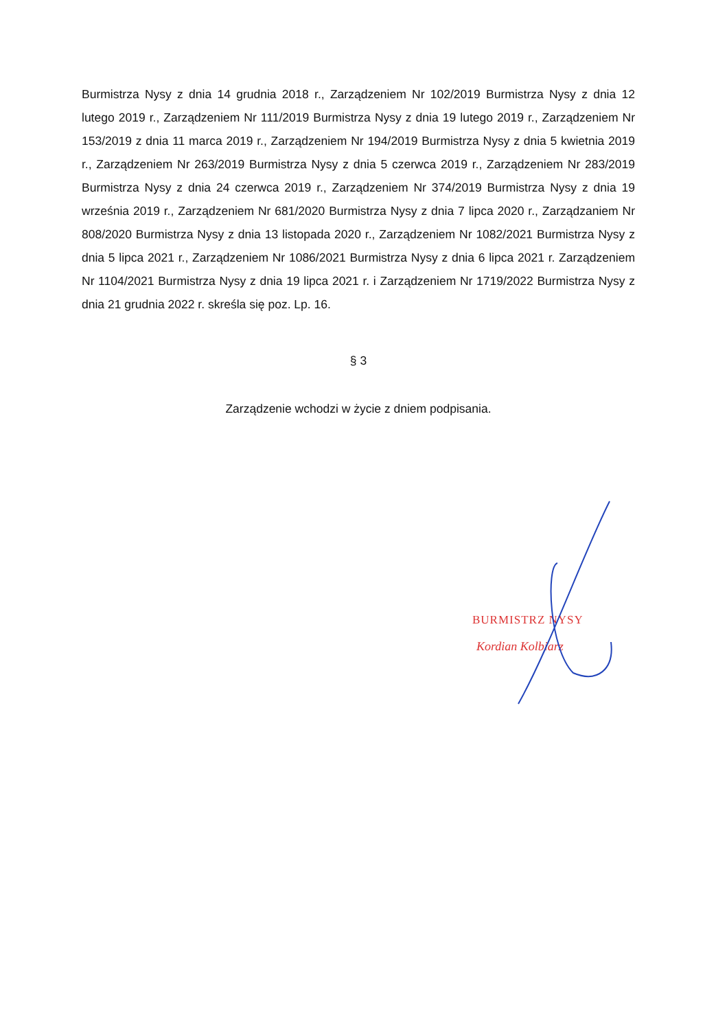Burmistrza Nysy z dnia 14 grudnia 2018 r., Zarządzeniem Nr 102/2019 Burmistrza Nysy z dnia 12 lutego 2019 r., Zarządzeniem Nr 111/2019 Burmistrza Nysy z dnia 19 lutego 2019 r., Zarządzeniem Nr 153/2019 z dnia 11 marca 2019 r., Zarządzeniem Nr 194/2019 Burmistrza Nysy z dnia 5 kwietnia 2019 r., Zarządzeniem Nr 263/2019 Burmistrza Nysy z dnia 5 czerwca 2019 r., Zarządzeniem Nr 283/2019 Burmistrza Nysy z dnia 24 czerwca 2019 r., Zarządzeniem Nr 374/2019 Burmistrza Nysy z dnia 19 września 2019 r., Zarządzeniem Nr 681/2020 Burmistrza Nysy z dnia 7 lipca 2020 r., Zarządzaniem Nr 808/2020 Burmistrza Nysy z dnia 13 listopada 2020 r., Zarządzeniem Nr 1082/2021 Burmistrza Nysy z dnia 5 lipca 2021 r., Zarządzeniem Nr 1086/2021 Burmistrza Nysy z dnia 6 lipca 2021 r. Zarządzeniem Nr 1104/2021 Burmistrza Nysy z dnia 19 lipca 2021 r. i Zarządzeniem Nr 1719/2022 Burmistrza Nysy z dnia 21 grudnia 2022 r. skreśla się poz. Lp. 16.
§ 3
Zarządzenie wchodzi w życie z dniem podpisania.
BURMISTRZ NYSY
Kordian Kolbiarz